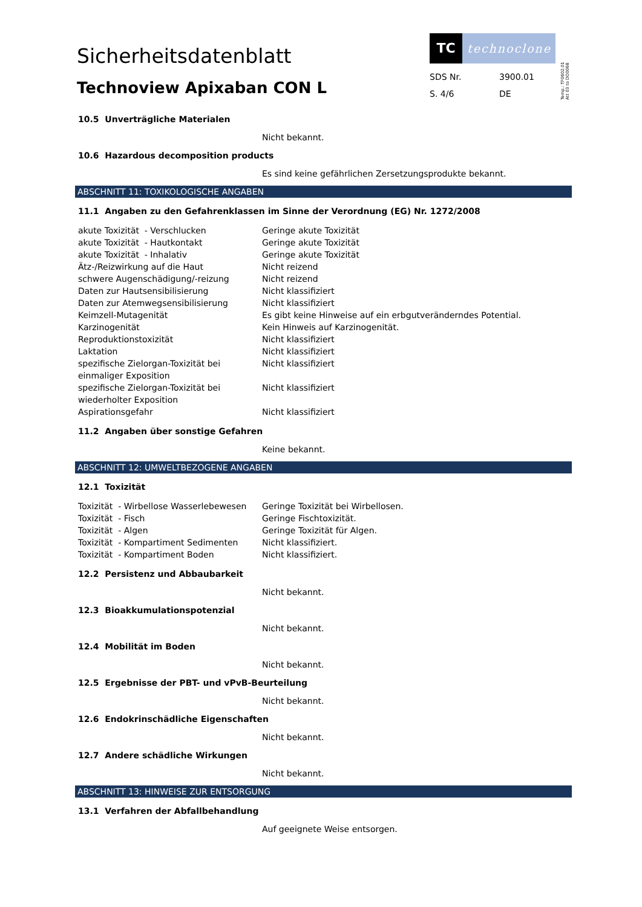Sicherheitsdatenblatt
Technoview Apixaban CON L
TC
technoclone
SDS Nr. 3900.01 S. 4/6 DE
Temp.: TF0602.01
Att 03 to DO0068
10.5 Unverträgliche Materialen
Nicht bekannt.
10.6 Hazardous decomposition products
Es sind keine gefährlichen Zersetzungsprodukte bekannt.
ABSCHNITT 11: TOXIKOLOGISCHE ANGABEN
11.1 Angaben zu den Gefahrenklassen im Sinne der Verordnung (EG) Nr. 1272/2008
| akute Toxizität - Verschlucken | Geringe akute Toxizität |
| akute Toxizität - Hautkontakt | Geringe akute Toxizität |
| akute Toxizität - Inhalativ | Geringe akute Toxizität |
| Ätz-/Reizwirkung auf die Haut | Nicht reizend |
| schwere Augenschädigung/-reizung | Nicht reizend |
| Daten zur Hautsensibilisierung | Nicht klassifiziert |
| Daten zur Atemwegsensibilisierung | Nicht klassifiziert |
| Keimzell-Mutagenität | Es gibt keine Hinweise auf ein erbgutveränderndes Potential. |
| Karzinogenität | Kein Hinweis auf Karzinogenität. |
| Reproduktionstoxizität | Nicht klassifiziert |
| Laktation | Nicht klassifiziert |
| spezifische Zielorgan-Toxizität bei einmaliger Exposition | Nicht klassifiziert |
| spezifische Zielorgan-Toxizität bei wiederholter Exposition | Nicht klassifiziert |
| Aspirationsgefahr | Nicht klassifiziert |
11.2 Angaben über sonstige Gefahren
Keine bekannt.
ABSCHNITT 12: UMWELTBEZOGENE ANGABEN
12.1 Toxizität
| Toxizität - Wirbellose Wasserlebewesen | Geringe Toxizität bei Wirbellosen. |
| Toxizität - Fisch | Geringe Fischtoxizität. |
| Toxizität - Algen | Geringe Toxizität für Algen. |
| Toxizität - Kompartiment Sedimenten | Nicht klassifiziert. |
| Toxizität - Kompartiment Boden | Nicht klassifiziert. |
12.2 Persistenz und Abbaubarkeit
Nicht bekannt.
12.3 Bioakkumulationspotenzial
Nicht bekannt.
12.4 Mobilität im Boden
Nicht bekannt.
12.5 Ergebnisse der PBT- und vPvB-Beurteilung
Nicht bekannt.
12.6 Endokrinschädliche Eigenschaften
Nicht bekannt.
12.7 Andere schädliche Wirkungen
Nicht bekannt.
ABSCHNITT 13: HINWEISE ZUR ENTSORGUNG
13.1 Verfahren der Abfallbehandlung
Auf geeignete Weise entsorgen.